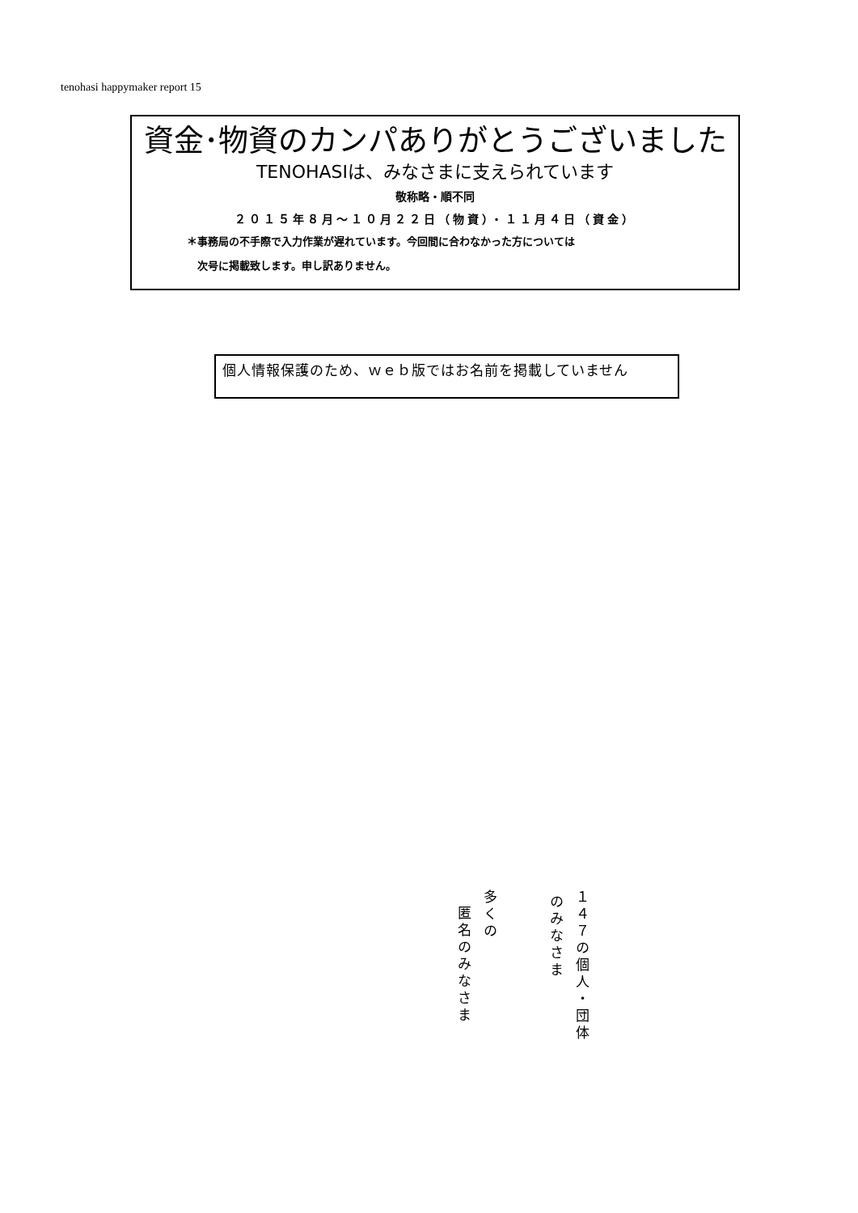tenohasi happymaker report 15
資金･物資のカンパありがとうございました
TENOHASIは、みなさまに支えられています
敬称略・順不同
２０１５年８月～１０月２２日（物資）・１１月４日（資金）
＊事務局の不手際で入力作業が遅れています。今回間に合わなかった方については
　次号に掲載致します。申し訳ありません。
個人情報保護のため、ｗｅｂ版ではお名前を掲載していません
１４７の個人・団体
のみなさま
多くの
匿名のみなさま